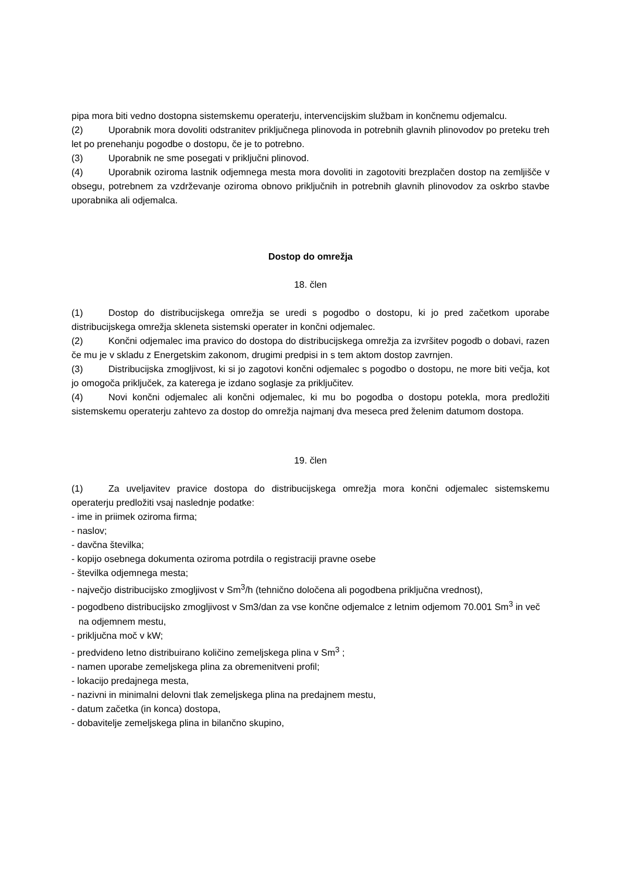pipa mora biti vedno dostopna sistemskemu operaterju, intervencijskim službam in končnemu odjemalcu.
(2) Uporabnik mora dovoliti odstranitev priključnega plinovoda in potrebnih glavnih plinovodov po preteku treh let po prenehanju pogodbe o dostopu, če je to potrebno.
(3) Uporabnik ne sme posegati v priključni plinovod.
(4) Uporabnik oziroma lastnik odjemnega mesta mora dovoliti in zagotoviti brezplačen dostop na zemljišče v obsegu, potrebnem za vzdrževanje oziroma obnovo priključnih in potrebnih glavnih plinovodov za oskrbo stavbe uporabnika ali odjemalca.
Dostop do omrežja
18. člen
(1) Dostop do distribucijskega omrežja se uredi s pogodbo o dostopu, ki jo pred začetkom uporabe distribucijskega omrežja skleneta sistemski operater in končni odjemalec.
(2) Končni odjemalec ima pravico do dostopa do distribucijskega omrežja za izvršitev pogodb o dobavi, razen če mu je v skladu z Energetskim zakonom, drugimi predpisi in s tem aktom dostop zavrnjen.
(3) Distribucijska zmogljivost, ki si jo zagotovi končni odjemalec s pogodbo o dostopu, ne more biti večja, kot jo omogoča priključek, za katerega je izdano soglasje za priključitev.
(4) Novi končni odjemalec ali končni odjemalec, ki mu bo pogodba o dostopu potekla, mora predložiti sistemskemu operaterju zahtevo za dostop do omrežja najmanj dva meseca pred želenim datumom dostopa.
19. člen
(1) Za uveljavitev pravice dostopa do distribucijskega omrežja mora končni odjemalec sistemskemu operaterju predložiti vsaj naslednje podatke:
- ime in priimek oziroma firma;
- naslov;
- davčna številka;
- kopijo osebnega dokumenta oziroma potrdila o registraciji pravne osebe
- številka odjemnega mesta;
- največjo distribucijsko zmogljivost v Sm<sup>3</sup>/h (tehnično določena ali pogodbena priključna vrednost),
- pogodbeno distribucijsko zmogljivost v Sm3/dan za vse končne odjemalce z letnim odjemom 70.001 Sm<sup>3</sup> in več na odjemnem mestu,
- priključna moč v kW;
- predvideno letno distribuirano količino zemeljskega plina v Sm<sup>3</sup> ;
- namen uporabe zemeljskega plina za obremenitveni profil;
- lokacijo predajnega mesta,
- nazivni in minimalni delovni tlak zemeljskega plina na predajnem mestu,
- datum začetka (in konca) dostopa,
- dobavitelje zemeljskega plina in bilančno skupino,